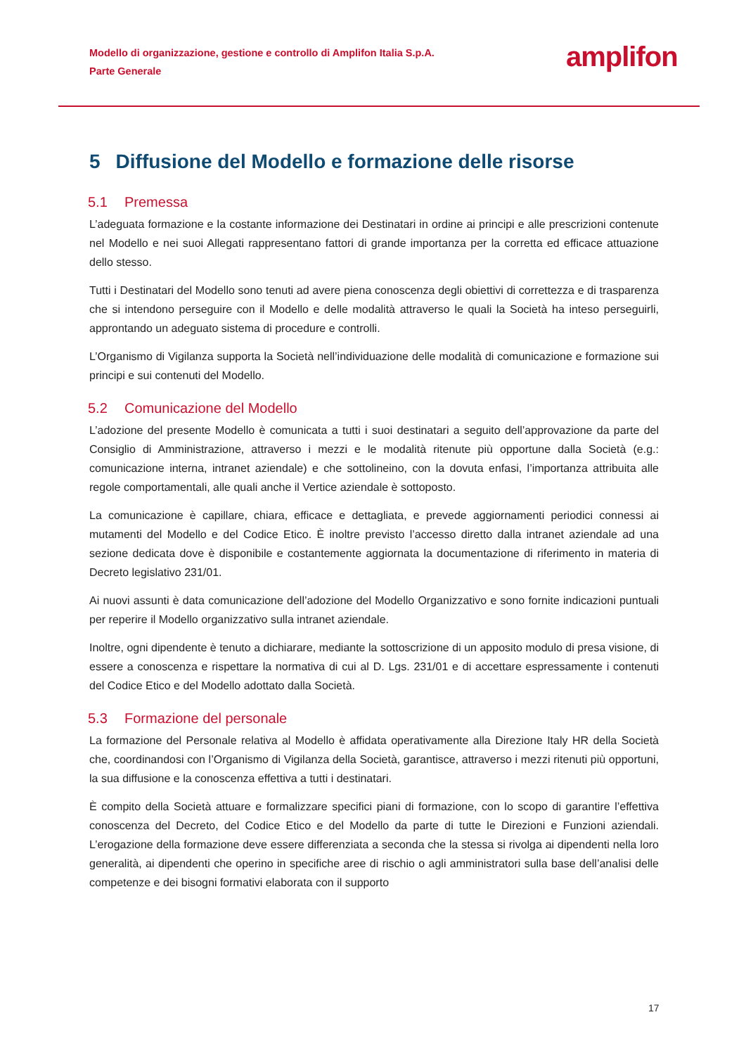Modello di organizzazione, gestione e controllo di Amplifon Italia S.p.A.
Parte Generale
amplifon
5 Diffusione del Modello e formazione delle risorse
5.1 Premessa
L’adeguata formazione e la costante informazione dei Destinatari in ordine ai principi e alle prescrizioni contenute nel Modello e nei suoi Allegati rappresentano fattori di grande importanza per la corretta ed efficace attuazione dello stesso.
Tutti i Destinatari del Modello sono tenuti ad avere piena conoscenza degli obiettivi di correttezza e di trasparenza che si intendono perseguire con il Modello e delle modalità attraverso le quali la Società ha inteso perseguirli, approntando un adeguato sistema di procedure e controlli.
L’Organismo di Vigilanza supporta la Società nell’individuazione delle modalità di comunicazione e formazione sui principi e sui contenuti del Modello.
5.2 Comunicazione del Modello
L’adozione del presente Modello è comunicata a tutti i suoi destinatari a seguito dell’approvazione da parte del Consiglio di Amministrazione, attraverso i mezzi e le modalità ritenute più opportune dalla Società (e.g.: comunicazione interna, intranet aziendale) e che sottolineino, con la dovuta enfasi, l’importanza attribuita alle regole comportamentali, alle quali anche il Vertice aziendale è sottoposto.
La comunicazione è capillare, chiara, efficace e dettagliata, e prevede aggiornamenti periodici connessi ai mutamenti del Modello e del Codice Etico. È inoltre previsto l’accesso diretto dalla intranet aziendale ad una sezione dedicata dove è disponibile e costantemente aggiornata la documentazione di riferimento in materia di Decreto legislativo 231/01.
Ai nuovi assunti è data comunicazione dell’adozione del Modello Organizzativo e sono fornite indicazioni puntuali per reperire il Modello organizzativo sulla intranet aziendale.
Inoltre, ogni dipendente è tenuto a dichiarare, mediante la sottoscrizione di un apposito modulo di presa visione, di essere a conoscenza e rispettare la normativa di cui al D. Lgs. 231/01 e di accettare espressamente i contenuti del Codice Etico e del Modello adottato dalla Società.
5.3 Formazione del personale
La formazione del Personale relativa al Modello è affidata operativamente alla Direzione Italy HR della Società che, coordinandosi con l’Organismo di Vigilanza della Società, garantisce, attraverso i mezzi ritenuti più opportuni, la sua diffusione e la conoscenza effettiva a tutti i destinatari.
È compito della Società attuare e formalizzare specifici piani di formazione, con lo scopo di garantire l’effettiva conoscenza del Decreto, del Codice Etico e del Modello da parte di tutte le Direzioni e Funzioni aziendali. L’erogazione della formazione deve essere differenziata a seconda che la stessa si rivolga ai dipendenti nella loro generalità, ai dipendenti che operino in specifiche aree di rischio o agli amministratori sulla base dell’analisi delle competenze e dei bisogni formativi elaborata con il supporto
17